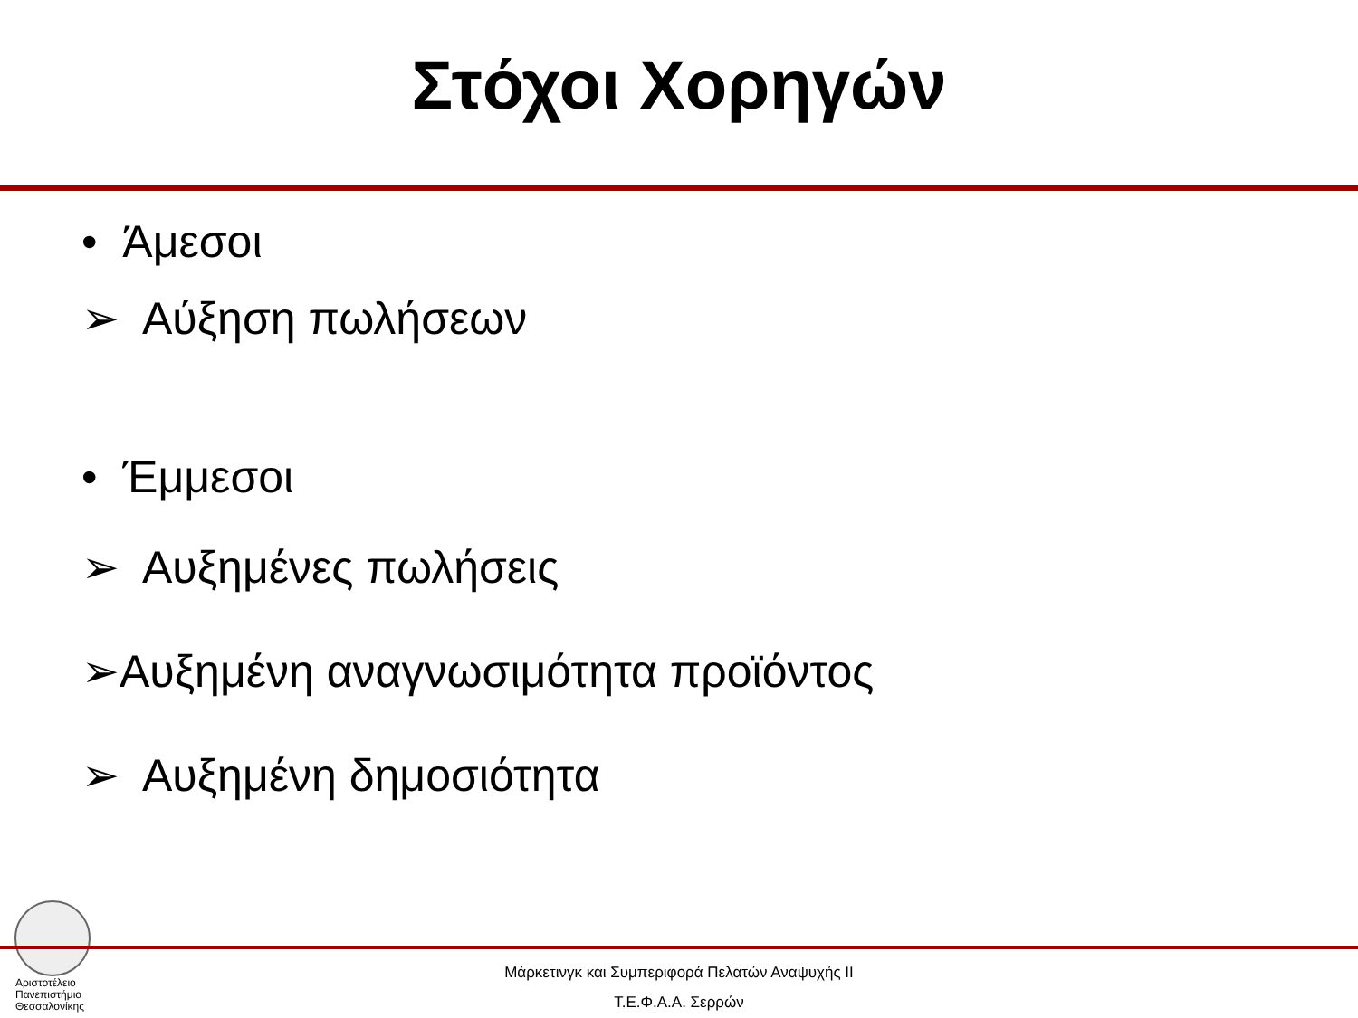Στόχοι Χορηγών
• Άμεσοι
➢ Αύξηση πωλήσεων
• Έμμεσοι
➢ Αυξημένες πωλήσεις
➢Αυξημένη αναγνωσιμότητα προϊόντος
➢ Αυξημένη δημοσιότητα
Αριστοτέλειο
Πανεπιστήμιο
Θεσσαλονίκης
Μάρκετινγκ και Συμπεριφορά Πελατών Αναψυχής ΙΙ
Τ.Ε.Φ.Α.Α. Σερρών